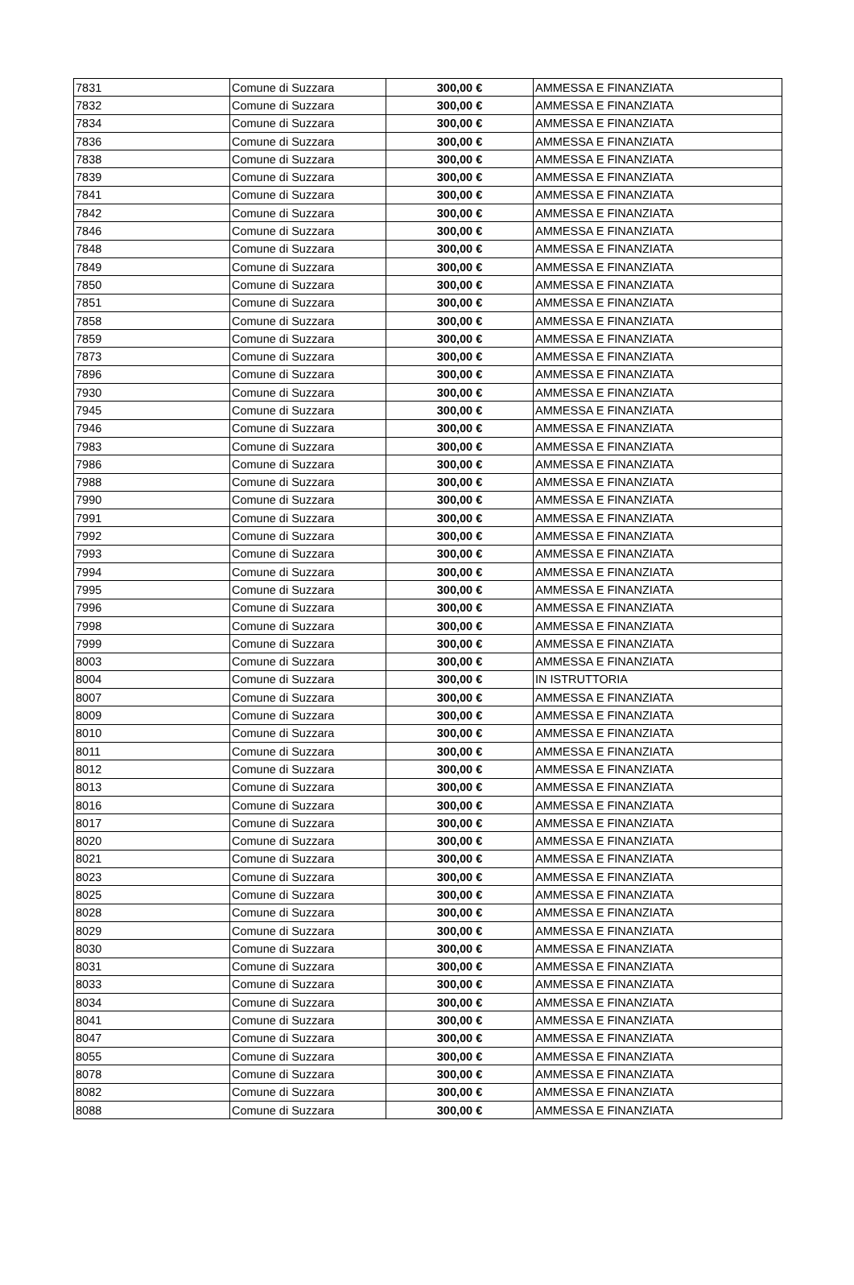| 7831 | Comune di Suzzara | 300,00 € | AMMESSA E FINANZIATA |
| 7832 | Comune di Suzzara | 300,00 € | AMMESSA E FINANZIATA |
| 7834 | Comune di Suzzara | 300,00 € | AMMESSA E FINANZIATA |
| 7836 | Comune di Suzzara | 300,00 € | AMMESSA E FINANZIATA |
| 7838 | Comune di Suzzara | 300,00 € | AMMESSA E FINANZIATA |
| 7839 | Comune di Suzzara | 300,00 € | AMMESSA E FINANZIATA |
| 7841 | Comune di Suzzara | 300,00 € | AMMESSA E FINANZIATA |
| 7842 | Comune di Suzzara | 300,00 € | AMMESSA E FINANZIATA |
| 7846 | Comune di Suzzara | 300,00 € | AMMESSA E FINANZIATA |
| 7848 | Comune di Suzzara | 300,00 € | AMMESSA E FINANZIATA |
| 7849 | Comune di Suzzara | 300,00 € | AMMESSA E FINANZIATA |
| 7850 | Comune di Suzzara | 300,00 € | AMMESSA E FINANZIATA |
| 7851 | Comune di Suzzara | 300,00 € | AMMESSA E FINANZIATA |
| 7858 | Comune di Suzzara | 300,00 € | AMMESSA E FINANZIATA |
| 7859 | Comune di Suzzara | 300,00 € | AMMESSA E FINANZIATA |
| 7873 | Comune di Suzzara | 300,00 € | AMMESSA E FINANZIATA |
| 7896 | Comune di Suzzara | 300,00 € | AMMESSA E FINANZIATA |
| 7930 | Comune di Suzzara | 300,00 € | AMMESSA E FINANZIATA |
| 7945 | Comune di Suzzara | 300,00 € | AMMESSA E FINANZIATA |
| 7946 | Comune di Suzzara | 300,00 € | AMMESSA E FINANZIATA |
| 7983 | Comune di Suzzara | 300,00 € | AMMESSA E FINANZIATA |
| 7986 | Comune di Suzzara | 300,00 € | AMMESSA E FINANZIATA |
| 7988 | Comune di Suzzara | 300,00 € | AMMESSA E FINANZIATA |
| 7990 | Comune di Suzzara | 300,00 € | AMMESSA E FINANZIATA |
| 7991 | Comune di Suzzara | 300,00 € | AMMESSA E FINANZIATA |
| 7992 | Comune di Suzzara | 300,00 € | AMMESSA E FINANZIATA |
| 7993 | Comune di Suzzara | 300,00 € | AMMESSA E FINANZIATA |
| 7994 | Comune di Suzzara | 300,00 € | AMMESSA E FINANZIATA |
| 7995 | Comune di Suzzara | 300,00 € | AMMESSA E FINANZIATA |
| 7996 | Comune di Suzzara | 300,00 € | AMMESSA E FINANZIATA |
| 7998 | Comune di Suzzara | 300,00 € | AMMESSA E FINANZIATA |
| 7999 | Comune di Suzzara | 300,00 € | AMMESSA E FINANZIATA |
| 8003 | Comune di Suzzara | 300,00 € | AMMESSA E FINANZIATA |
| 8004 | Comune di Suzzara | 300,00 € | IN ISTRUTTORIA |
| 8007 | Comune di Suzzara | 300,00 € | AMMESSA E FINANZIATA |
| 8009 | Comune di Suzzara | 300,00 € | AMMESSA E FINANZIATA |
| 8010 | Comune di Suzzara | 300,00 € | AMMESSA E FINANZIATA |
| 8011 | Comune di Suzzara | 300,00 € | AMMESSA E FINANZIATA |
| 8012 | Comune di Suzzara | 300,00 € | AMMESSA E FINANZIATA |
| 8013 | Comune di Suzzara | 300,00 € | AMMESSA E FINANZIATA |
| 8016 | Comune di Suzzara | 300,00 € | AMMESSA E FINANZIATA |
| 8017 | Comune di Suzzara | 300,00 € | AMMESSA E FINANZIATA |
| 8020 | Comune di Suzzara | 300,00 € | AMMESSA E FINANZIATA |
| 8021 | Comune di Suzzara | 300,00 € | AMMESSA E FINANZIATA |
| 8023 | Comune di Suzzara | 300,00 € | AMMESSA E FINANZIATA |
| 8025 | Comune di Suzzara | 300,00 € | AMMESSA E FINANZIATA |
| 8028 | Comune di Suzzara | 300,00 € | AMMESSA E FINANZIATA |
| 8029 | Comune di Suzzara | 300,00 € | AMMESSA E FINANZIATA |
| 8030 | Comune di Suzzara | 300,00 € | AMMESSA E FINANZIATA |
| 8031 | Comune di Suzzara | 300,00 € | AMMESSA E FINANZIATA |
| 8033 | Comune di Suzzara | 300,00 € | AMMESSA E FINANZIATA |
| 8034 | Comune di Suzzara | 300,00 € | AMMESSA E FINANZIATA |
| 8041 | Comune di Suzzara | 300,00 € | AMMESSA E FINANZIATA |
| 8047 | Comune di Suzzara | 300,00 € | AMMESSA E FINANZIATA |
| 8055 | Comune di Suzzara | 300,00 € | AMMESSA E FINANZIATA |
| 8078 | Comune di Suzzara | 300,00 € | AMMESSA E FINANZIATA |
| 8082 | Comune di Suzzara | 300,00 € | AMMESSA E FINANZIATA |
| 8088 | Comune di Suzzara | 300,00 € | AMMESSA E FINANZIATA |